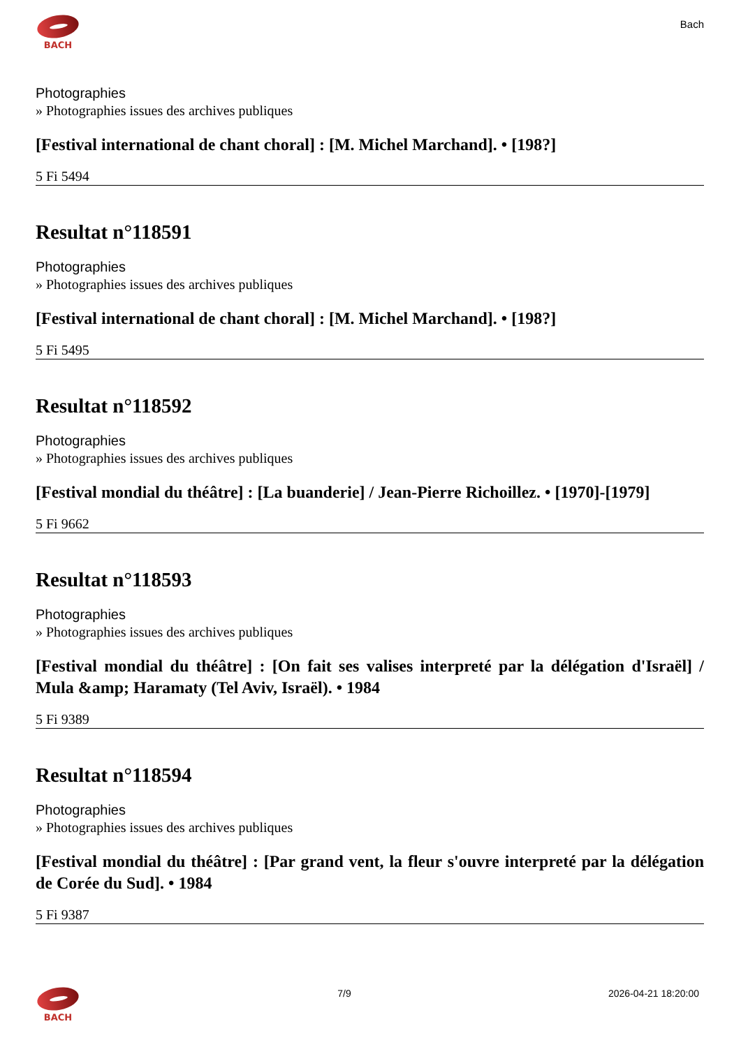BACH
Bach
Photographies
» Photographies issues des archives publiques
[Festival international de chant choral] : [M. Michel Marchand]. • [198?]
5 Fi 5494
Resultat n°118591
Photographies
» Photographies issues des archives publiques
[Festival international de chant choral] : [M. Michel Marchand]. • [198?]
5 Fi 5495
Resultat n°118592
Photographies
» Photographies issues des archives publiques
[Festival mondial du théâtre] : [La buanderie] / Jean-Pierre Richoillez. • [1970]-[1979]
5 Fi 9662
Resultat n°118593
Photographies
» Photographies issues des archives publiques
[Festival mondial du théâtre] : [On fait ses valises interpreté par la délégation d'Israël] / Mula &amp; Haramaty (Tel Aviv, Israël). • 1984
5 Fi 9389
Resultat n°118594
Photographies
» Photographies issues des archives publiques
[Festival mondial du théâtre] : [Par grand vent, la fleur s'ouvre interpreté par la délégation de Corée du Sud]. • 1984
5 Fi 9387
BACH 7/9 2026-04-21 18:20:00